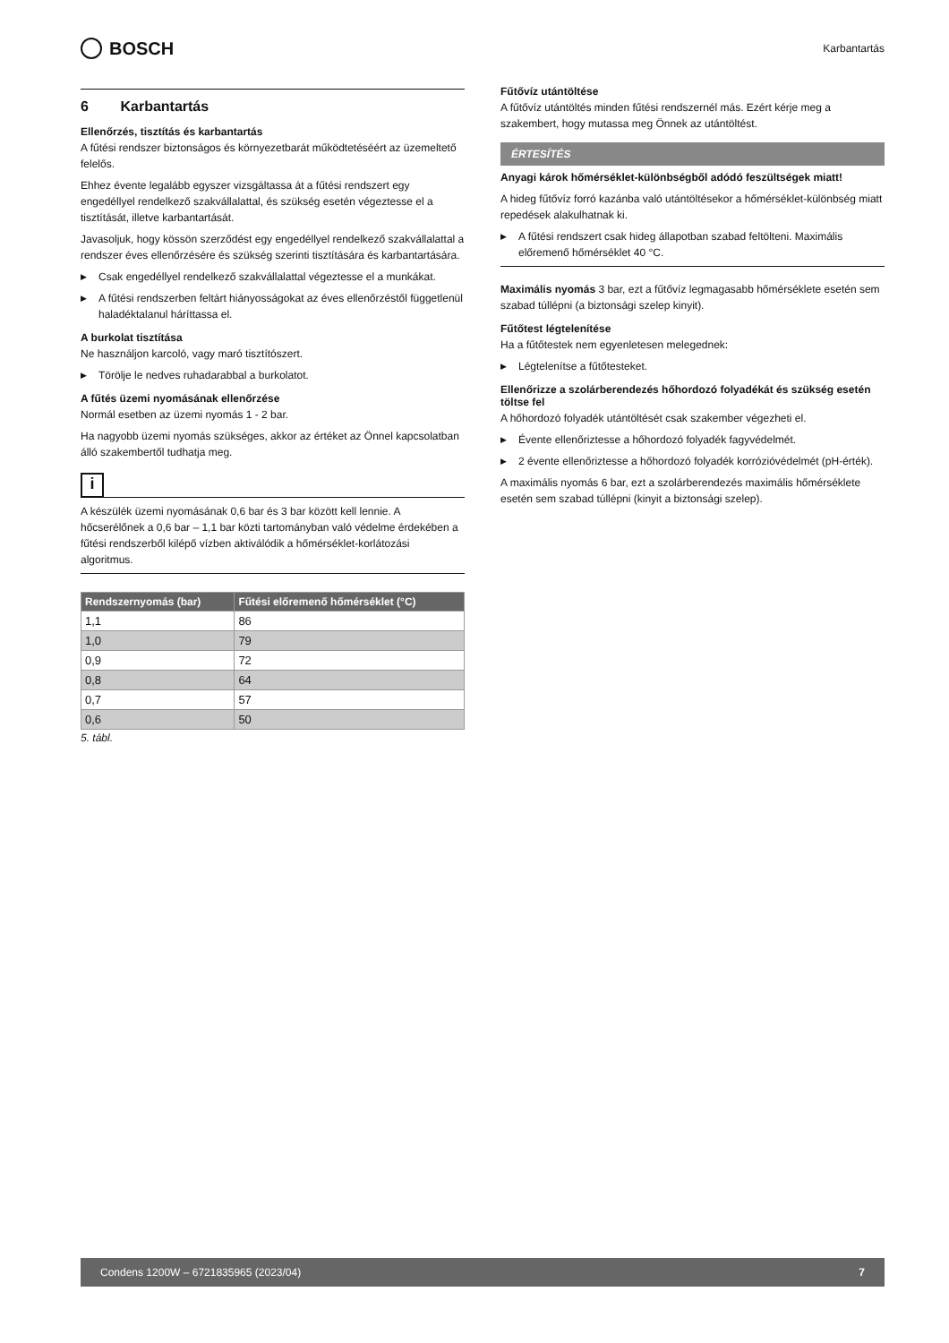BOSCH
Karbantartás
6 Karbantartás
Ellenőrzés, tisztítás és karbantartás
A fűtési rendszer biztonságos és környezetbarát működtetéséért az üzemeltető felelős.
Ehhez évente legalább egyszer vizsgáltassa át a fűtési rendszert egy engedéllyel rendelkező szakvállalattal, és szükség esetén végeztesse el a tisztítását, illetve karbantartását.
Javasoljuk, hogy kössön szerződést egy engedéllyel rendelkező szakvállalattal a rendszer éves ellenőrzésére és szükség szerinti tisztítására és karbantartására.
Csak engedéllyel rendelkező szakvállalattal végeztesse el a munkákat.
A fűtési rendszerben feltárt hiányosságokat az éves ellenőrzéstől függetlenül haladéktalanul háríttassa el.
A burkolat tisztítása
Ne használjon karcoló, vagy maró tisztítószert.
Törölje le nedves ruhadarabbal a burkolatot.
A fűtés üzemi nyomásának ellenőrzése
Normál esetben az üzemi nyomás 1 - 2 bar.
Ha nagyobb üzemi nyomás szükséges, akkor az értéket az Önnel kapcsolatban álló szakembertől tudhatja meg.
i
A készülék üzemi nyomásának 0,6 bar és 3 bar között kell lennie. A hőcserélőnek a 0,6 bar – 1,1 bar közti tartományban való védelme érdekében a fűtési rendszerből kilépő vízben aktiválódik a hőmérséklet-korlátozási algoritmus.
| Rendszernyomás (bar) | Fűtési előremenő hőmérséklet (°C) |
| --- | --- |
| 1,1 | 86 |
| 1,0 | 79 |
| 0,9 | 72 |
| 0,8 | 64 |
| 0,7 | 57 |
| 0,6 | 50 |
5. tábl.
Fűtővíz utántöltése
A fűtővíz utántöltés minden fűtési rendszernél más. Ezért kérje meg a szakembert, hogy mutassa meg Önnek az utántöltést.
ÉRTESÍTÉS
Anyagi károk hőmérséklet-különbségből adódó feszültségek miatt!
A hideg fűtővíz forró kazánba való utántöltésekor a hőmérséklet-különbség miatt repedések alakulhatnak ki.
A fűtési rendszert csak hideg állapotban szabad feltölteni. Maximális előremenő hőmérséklet 40 °C.
Maximális nyomás 3 bar, ezt a fűtővíz legmagasabb hőmérséklete esetén sem szabad túllépni (a biztonsági szelep kinyit).
Fűtőtest légtelenítése
Ha a fűtőtestek nem egyenletesen melegednek:
Légtelenítse a fűtőtesteket.
Ellenőrizze a szolárberendezés hőhordozó folyadékát és szükség esetén töltse fel
A hőhordozó folyadék utántöltését csak szakember végezheti el.
Évente ellenőriztesse a hőhordozó folyadék fagyvédelmét.
2 évente ellenőriztesse a hőhordozó folyadék korrózióvédelmét (pH-érték).
A maximális nyomás 6 bar, ezt a szolárberendezés maximális hőmérséklete esetén sem szabad túllépni (kinyit a biztonsági szelep).
Condens 1200W – 6721835965 (2023/04) 7